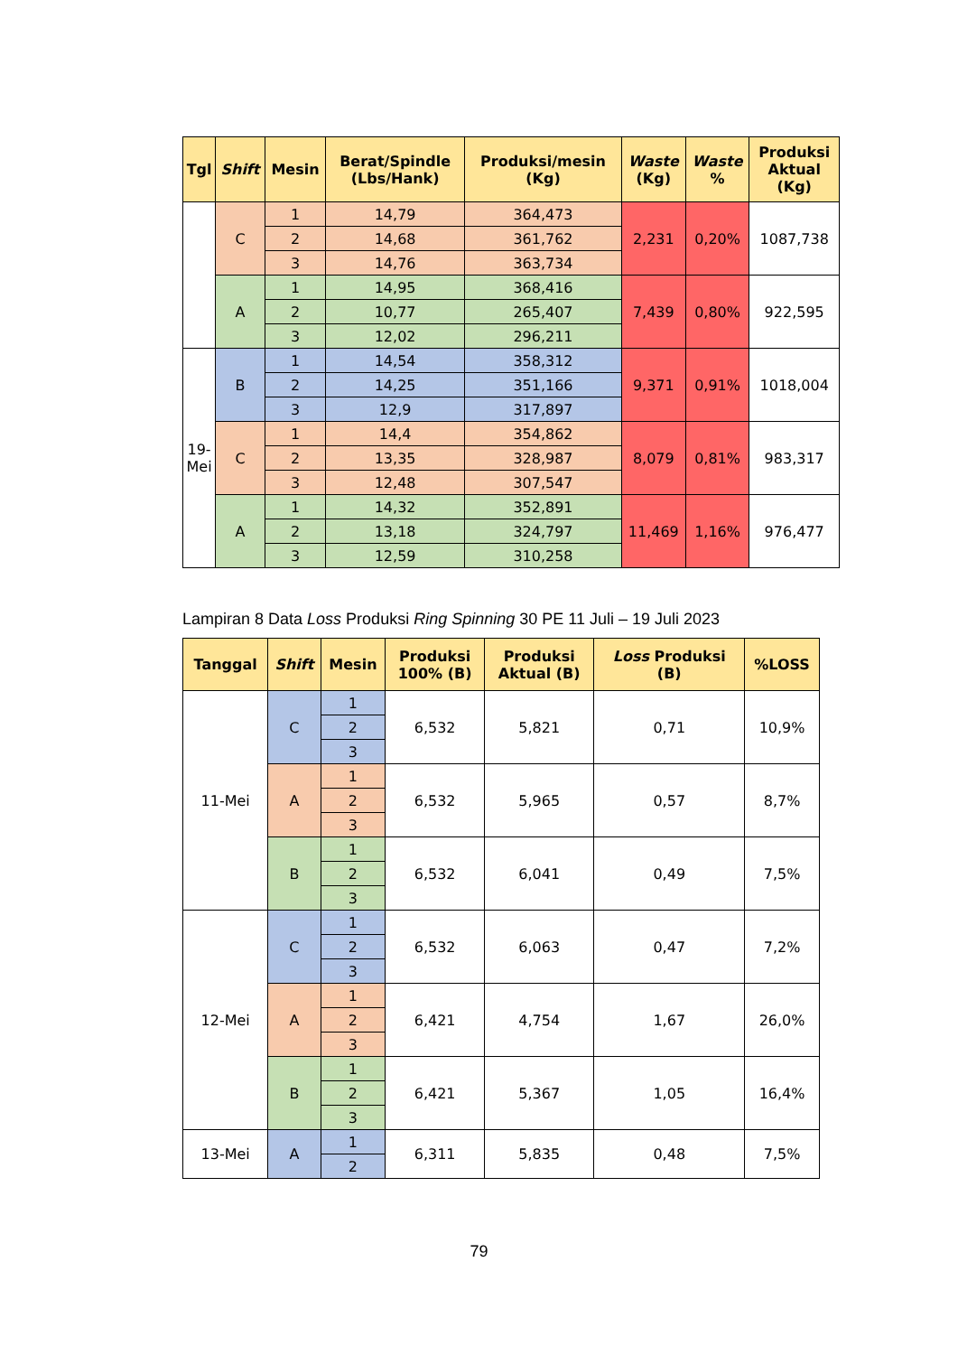| Tgl | Shift | Mesin | Berat/Spindle (Lbs/Hank) | Produksi/mesin (Kg) | Waste (Kg) | Waste % | Produksi Aktual (Kg) |
| --- | --- | --- | --- | --- | --- | --- | --- |
| | C | 1 | 14,79 | 364,473 | 2,231 | 0,20% | 1087,738 |
| | | 2 | 14,68 | 361,762 | | | |
| | | 3 | 14,76 | 363,734 | | | |
| | A | 1 | 14,95 | 368,416 | 7,439 | 0,80% | 922,595 |
| | | 2 | 10,77 | 265,407 | | | |
| | | 3 | 12,02 | 296,211 | | | |
| 19- Mei | B | 1 | 14,54 | 358,312 | 9,371 | 0,91% | 1018,004 |
| | | 2 | 14,25 | 351,166 | | | |
| | | 3 | 12,9 | 317,897 | | | |
| | C | 1 | 14,4 | 354,862 | 8,079 | 0,81% | 983,317 |
| | | 2 | 13,35 | 328,987 | | | |
| | | 3 | 12,48 | 307,547 | | | |
| | A | 1 | 14,32 | 352,891 | 11,469 | 1,16% | 976,477 |
| | | 2 | 13,18 | 324,797 | | | |
| | | 3 | 12,59 | 310,258 | | | |
Lampiran 8 Data Loss Produksi Ring Spinning 30 PE 11 Juli – 19 Juli 2023
| Tanggal | Shift | Mesin | Produksi 100% (B) | Produksi Aktual (B) | Loss Produksi (B) | %LOSS |
| --- | --- | --- | --- | --- | --- | --- |
| 11-Mei | C | 1 | 6,532 | 5,821 | 0,71 | 10,9% |
| | | 2 | | | | |
| | | 3 | | | | |
| | A | 1 | 6,532 | 5,965 | 0,57 | 8,7% |
| | | 2 | | | | |
| | | 3 | | | | |
| | B | 1 | 6,532 | 6,041 | 0,49 | 7,5% |
| | | 2 | | | | |
| | | 3 | | | | |
| 12-Mei | C | 1 | 6,532 | 6,063 | 0,47 | 7,2% |
| | | 2 | | | | |
| | | 3 | | | | |
| | A | 1 | 6,421 | 4,754 | 1,67 | 26,0% |
| | | 2 | | | | |
| | | 3 | | | | |
| | B | 1 | 6,421 | 5,367 | 1,05 | 16,4% |
| | | 2 | | | | |
| | | 3 | | | | |
| 13-Mei | A | 1 | 6,311 | 5,835 | 0,48 | 7,5% |
| | | 2 | | | | |
79